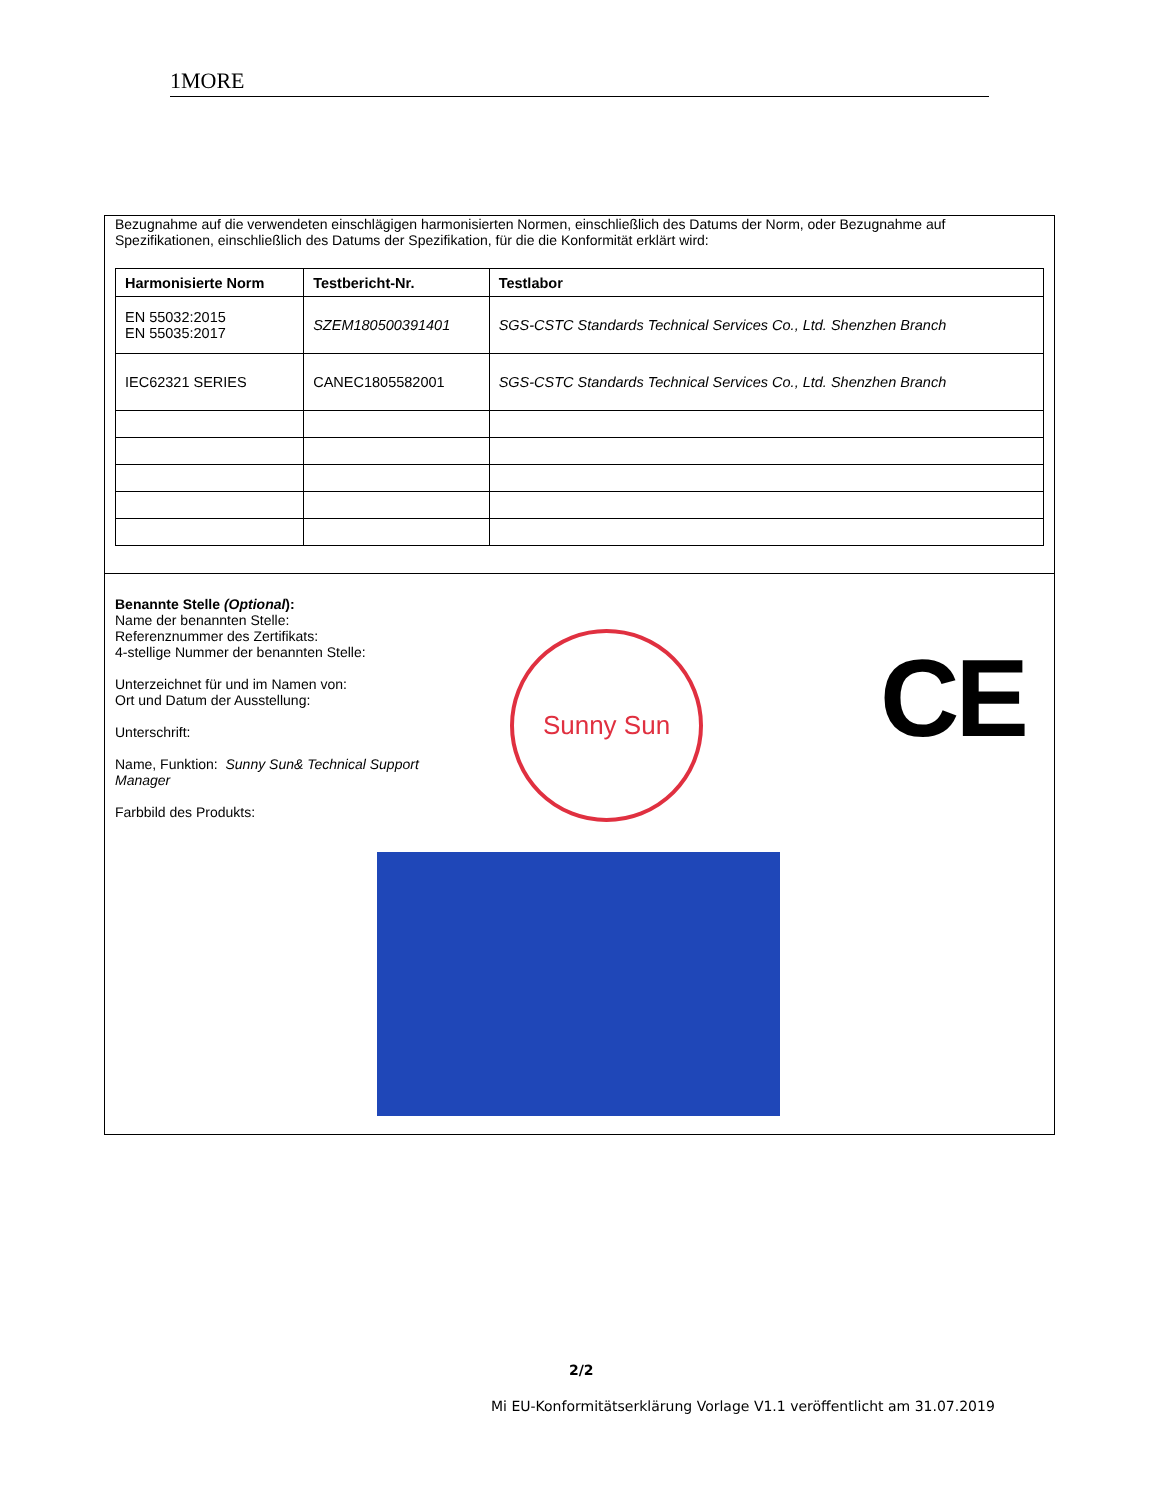1MORE
Bezugnahme auf die verwendeten einschlägigen harmonisierten Normen, einschließlich des Datums der Norm, oder Bezugnahme auf Spezifikationen, einschließlich des Datums der Spezifikation, für die die Konformität erklärt wird:
| Harmonisierte Norm | Testbericht-Nr. | Testlabor |
| --- | --- | --- |
| EN 55032:2015 EN 55035:2017 | SZEM180500391401 | SGS-CSTC Standards Technical Services Co., Ltd. Shenzhen Branch |
| IEC62321 SERIES | CANEC1805582001 | SGS-CSTC Standards Technical Services Co., Ltd. Shenzhen Branch |
Benannte Stelle (Optional):
Name der benannten Stelle:
Referenznummer des Zertifikats:
4-stellige Nummer der benannten Stelle:
Unterzeichnet für und im Namen von:
Ort und Datum der Ausstellung:
Unterschrift:
Name, Funktion: Sunny Sun& Technical Support
Manager
Farbbild des Produkts:
Sunny Sun CE
2/2
Mi EU-Konformitätserklärung Vorlage V1.1 veröffentlicht am 31.07.2019